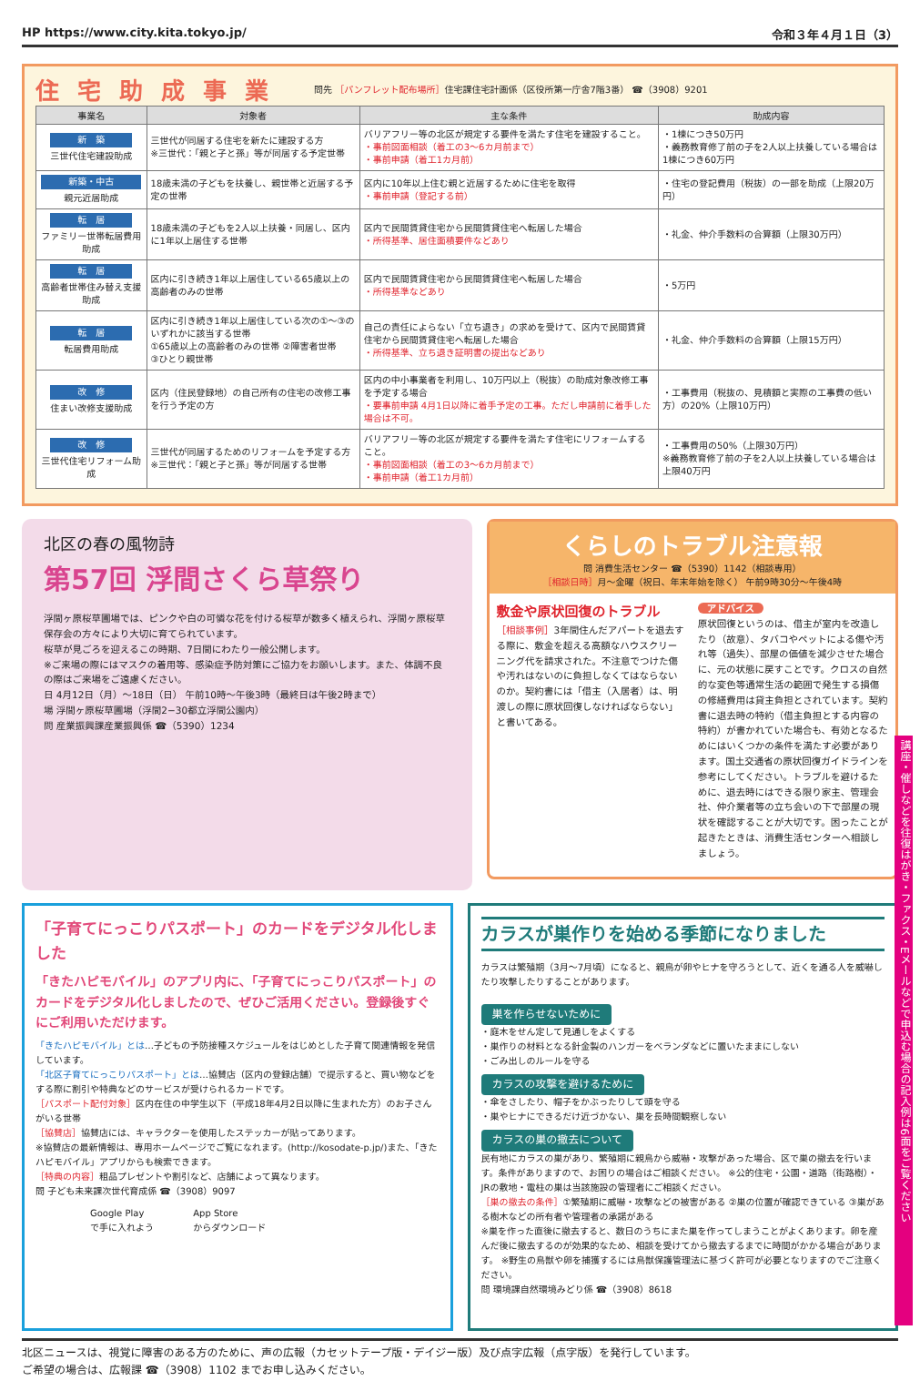HP https://www.city.kita.tokyo.jp/ 令和３年４月１日（3）
住宅助成事業
問先 ［パンフレット配布場所］住宅課住宅計画係（区役所第一庁舎7階3番） ☎（3908）9201
| 事業名 | 対象者 | 主な条件 | 助成内容 |
| --- | --- | --- | --- |
| 新 築 三世代住宅建設助成 | 三世代が同居する住宅を新たに建設する方 ※三世代：「親と子と孫」等が同居する予定世帯 | バリアフリー等の北区が規定する要件を満たす住宅を建設すること。 ・事前図面相談（着工の3〜6カ月前まで） ・事前申請（着工1カ月前） | ・1棟につき50万円 ・義務教育修了前の子を2人以上扶養している場合は1棟につき60万円 |
| 新築・中古 親元近居助成 | 18歳未満の子どもを扶養し、親世帯と近居する予定の世帯 | 区内に10年以上住む親と近居するために住宅を取得 ・事前申請（登記する前） | ・住宅の登記費用（税抜）の一部を助成（上限20万円） |
| 転 居 ファミリー世帯転居費用助成 | 18歳未満の子どもを2人以上扶養・同居し、区内に1年以上居住する世帯 | 区内で民間賃貸住宅から民間賃貸住宅へ転居した場合 ・所得基準、居住面積要件などあり | ・礼金、仲介手数料の合算額（上限30万円） |
| 転 居 高齢者世帯住み替え支援助成 | 区内に引き続き1年以上居住している65歳以上の高齢者のみの世帯 | 区内で民間賃貸住宅から民間賃貸住宅へ転居した場合 ・所得基準などあり | ・5万円 |
| 転 居 転居費用助成 | 区内に引き続き1年以上居住している次の①〜③のいずれかに該当する世帯 ①65歳以上の高齢者のみの世帯 ②障害者世帯 ③ひとり親世帯 | 自己の責任によらない「立ち退き」の求めを受けて、区内で民間賃貸住宅から民間賃貸住宅へ転居した場合 ・所得基準、立ち退き証明書の提出などあり | ・礼金、仲介手数料の合算額（上限15万円） |
| 改 修 住まい改修支援助成 | 区内（住民登録地）の自己所有の住宅の改修工事を行う予定の方 | 区内の中小事業者を利用し、10万円以上（税抜）の助成対象改修工事を予定する場合 ・要事前申請 4月1日以降に着手予定の工事。ただし申請前に着手した場合は不可。 | ・工事費用（税抜の、見積額と実際の工事費の低い方）の20%（上限10万円） |
| 改 修 三世代住宅リフォーム助成 | 三世代が同居するためのリフォームを予定する方 ※三世代：「親と子と孫」等が同居する世帯 | バリアフリー等の北区が規定する要件を満たす住宅にリフォームすること。 ・事前図面相談（着工の3〜6カ月前まで） ・事前申請（着工1カ月前） | ・工事費用の50%（上限30万円） ※義務教育修了前の子を2人以上扶養している場合は上限40万円 |
北区の春の風物詩
第57回 浮間さくら草祭り
浮間ヶ原桜草圃場では、ピンクや白の可憐な花を付ける桜草が数多く植えられ、浮間ヶ原桜草保存会の方々により大切に育てられています。
桜草が見ごろを迎えるこの時期、7日間にわたり一般公開します。
※ご来場の際にはマスクの着用等、感染症予防対策にご協力をお願いします。また、体調不良の際はご来場をご遠慮ください。
日 4月12日（月）〜18日（日） 午前10時〜午後3時（最終日は午後2時まで）
場 浮間ヶ原桜草圃場（浮間2−30都立浮間公園内）
問 産業振興課産業振興係 ☎（5390）1234
くらしのトラブル注意報
問 消費生活センター ☎（5390）1142（相談専用）
［相談日時］月〜金曜（祝日、年末年始を除く） 午前9時30分〜午後4時
敷金や原状回復のトラブル
［相談事例］3年間住んだアパートを退去する際に、敷金を超える高額なハウスクリーニング代を請求された。不注意でつけた傷や汚れはないのに負担しなくてはならないのか。契約書には「借主（入居者）は、明渡しの際に原状回復しなければならない」と書いてある。
アドバイス
原状回復というのは、借主が室内を改造したり（故意）、タバコやペットによる傷や汚れ等（過失）、部屋の価値を減少させた場合に、元の状態に戻すことです。クロスの自然的な変色等通常生活の範囲で発生する損傷の修繕費用は貸主負担とされています。契約書に退去時の特約（借主負担とする内容の特約）が書かれていた場合も、有効となるためにはいくつかの条件を満たす必要があります。国土交通省の原状回復ガイドラインを参考にしてください。トラブルを避けるために、退去時にはできる限り家主、管理会社、仲介業者等の立ち会いの下で部屋の現状を確認することが大切です。困ったことが起きたときは、消費生活センターへ相談しましょう。
「子育てにっこりパスポート」のカードをデジタル化しました
「きたハピモバイル」のアプリ内に、「子育てにっこりパスポート」のカードをデジタル化しましたので、ぜひご活用ください。登録後すぐにご利用いただけます。
「きたハピモバイル」とは…子どもの予防接種スケジュールをはじめとした子育て関連情報を発信しています。
「北区子育てにっこりパスポート」とは…協賛店（区内の登録店舗）で提示すると、買い物などをする際に割引や特典などのサービスが受けられるカードです。
［パスポート配付対象］区内在住の中学生以下（平成18年4月2日以降に生まれた方）のお子さんがいる世帯
［協賛店］協賛店には、キャラクターを使用したステッカーが貼ってあります。
※協賛店の最新情報は、専用ホームページでご覧になれます。(http://kosodate-p.jp/)また、「きたハピモバイル」アプリからも検索できます。
［特典の内容］粗品プレゼントや割引など、店舗によって異なります。
問 子ども未来課次世代育成係 ☎（3908）9097
Google Play
で手に入れよう App Store
からダウンロード
カラスが巣作りを始める季節になりました
カラスは繁殖期（3月〜7月頃）になると、親鳥が卵やヒナを守ろうとして、近くを通る人を威嚇したり攻撃したりすることがあります。
巣を作らせないために
・庭木をせん定して見通しをよくする
・巣作りの材料となる針金製のハンガーをベランダなどに置いたままにしない
・ごみ出しのルールを守る
カラスの攻撃を避けるために
・傘をさしたり、帽子をかぶったりして頭を守る
・巣やヒナにできるだけ近づかない、巣を長時間観察しない
カラスの巣の撤去について
民有地にカラスの巣があり、繁殖期に親鳥から威嚇・攻撃があった場合、区で巣の撤去を行います。条件がありますので、お困りの場合はご相談ください。 ※公的住宅・公園・道路（街路樹）・JRの敷地・電柱の巣は当該施設の管理者にご相談ください。
［巣の撤去の条件］①繁殖期に威嚇・攻撃などの被害がある ②巣の位置が確認できている ③巣がある樹木などの所有者や管理者の承諾がある
※巣を作った直後に撤去すると、数日のうちにまた巣を作ってしまうことがよくあります。卵を産んだ後に撤去するのが効果的なため、相談を受けてから撤去するまでに時間がかかる場合があります。 ※野生の鳥獣や卵を捕獲するには鳥獣保護管理法に基づく許可が必要となりますのでご注意ください。
問 環境課自然環境みどり係 ☎（3908）8618
北区ニュースは、視覚に障害のある方のために、声の広報（カセットテープ版・デイジー版）及び点字広報（点字版）を発行しています。
ご希望の場合は、広報課 ☎（3908）1102 までお申し込みください。
講座・催しなどを往復はがき・ファクス・Eメールなどで申込む場合の記入例は6面をご覧ください